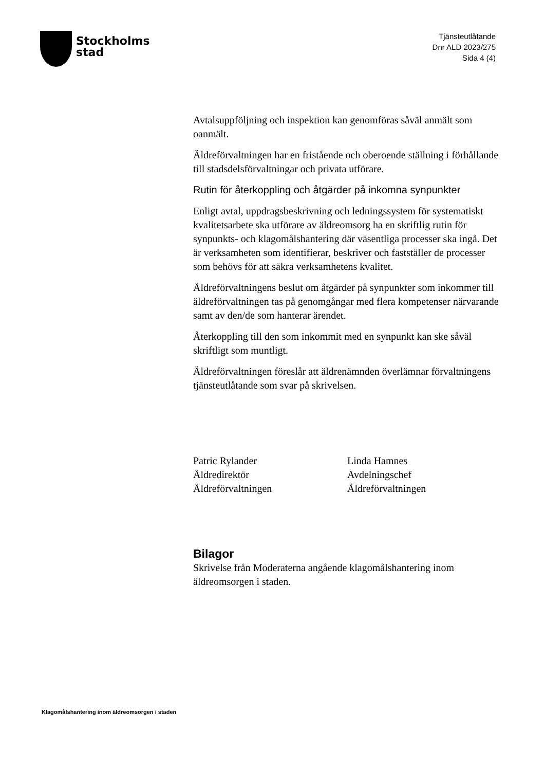Stockholms
stad
Tjänsteutlåtande
Dnr ALD 2023/275
Sida 4 (4)
Avtalsuppföljning och inspektion kan genomföras såväl anmält som oanmält.
Äldreförvaltningen har en fristående och oberoende ställning i förhållande till stadsdelsförvaltningar och privata utförare.
Rutin för återkoppling och åtgärder på inkomna synpunkter
Enligt avtal, uppdragsbeskrivning och ledningssystem för systematiskt kvalitetsarbete ska utförare av äldreomsorg ha en skriftlig rutin för synpunkts- och klagomålshantering där väsentliga processer ska ingå. Det är verksamheten som identifierar, beskriver och fastställer de processer som behövs för att säkra verksamhetens kvalitet.
Äldreförvaltningens beslut om åtgärder på synpunkter som inkommer till äldreförvaltningen tas på genomgångar med flera kompetenser närvarande samt av den/de som hanterar ärendet.
Återkoppling till den som inkommit med en synpunkt kan ske såväl skriftligt som muntligt.
Äldreförvaltningen föreslår att äldrenämnden överlämnar förvaltningens tjänsteutlåtande som svar på skrivelsen.
Patric Rylander
Äldredirektör
Äldreförvaltningen
Linda Hamnes
Avdelningschef
Äldreförvaltningen
Bilagor
Skrivelse från Moderaterna angående klagomålshantering inom äldreomsorgen i staden.
Klagomålshantering inom äldreomsorgen i staden